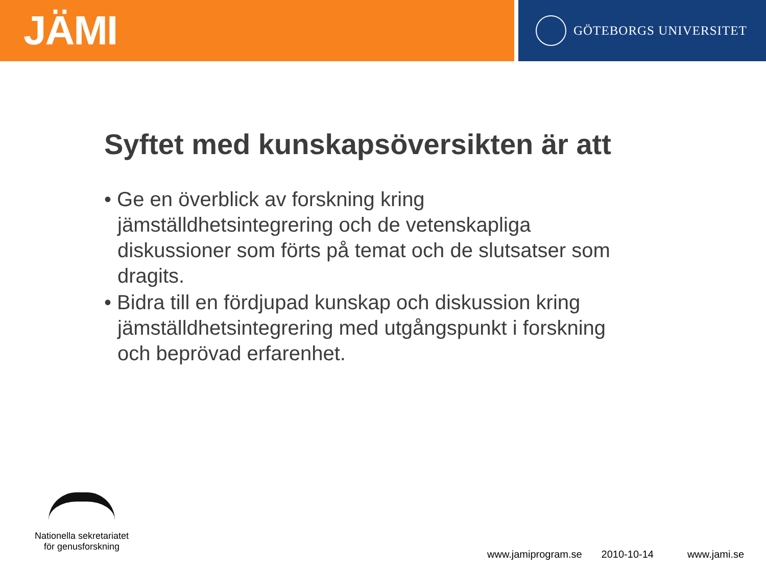JÄMI
GÖTEBORGS UNIVERSITET
Syftet med kunskapsöversikten är att
• Ge en överblick av forskning kring jämställdhetsintegrering och de vetenskapliga diskussioner som förts på temat och de slutsatser som dragits.
• Bidra till en fördjupad kunskap och diskussion kring jämställdhetsintegrering med utgångspunkt i forskning och beprövad erfarenhet.
Nationella sekretariatet
för genusforskning
www.jamiprogram.se 2010-10-14 www.jami.se